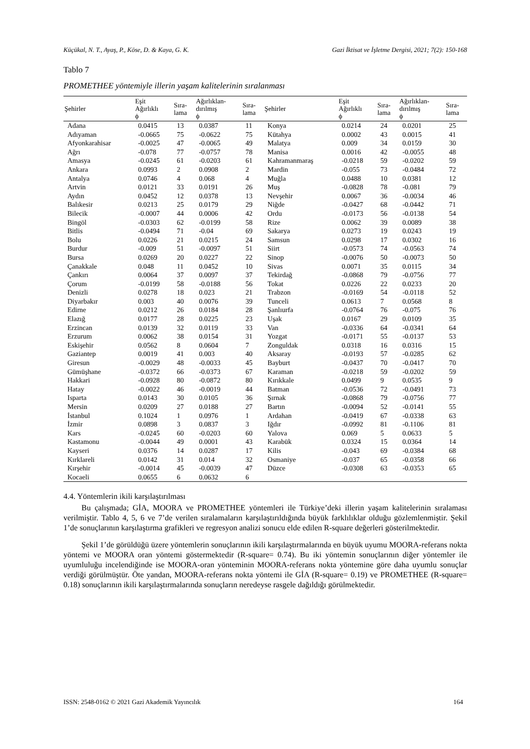Küçükal, N. T., Ayaş, P., Köse, D. & Kaya, G. K. Gazi İktisat ve İşletme Dergisi, 2021; 7(2): 150-168
Tablo 7
PROMETHEE yöntemiyle illerin yaşam kalitelerinin sıralanması
| Şehirler | Eşit Ağırlıklı ϕ | Sıra- lama | Ağırlıklan- dırılmış ϕ | Sıra- lama | Şehirler | Eşit Ağırlıklı ϕ | Sıra- lama | Ağırlıklan- dırılmış ϕ | Sıra- lama |
| --- | --- | --- | --- | --- | --- | --- | --- | --- | --- |
| Adana | 0.0415 | 13 | 0.0387 | 11 | Konya | 0.0214 | 24 | 0.0201 | 25 |
| Adıyaman | -0.0665 | 75 | -0.0622 | 75 | Kütahya | 0.0002 | 43 | 0.0015 | 41 |
| Afyonkarahisar | -0.0025 | 47 | -0.0065 | 49 | Malatya | 0.009 | 34 | 0.0159 | 30 |
| Ağrı | -0.078 | 77 | -0.0757 | 78 | Manisa | 0.0016 | 42 | -0.0055 | 48 |
| Amasya | -0.0245 | 61 | -0.0203 | 61 | Kahramanmaraş | -0.0218 | 59 | -0.0202 | 59 |
| Ankara | 0.0993 | 2 | 0.0908 | 2 | Mardin | -0.055 | 73 | -0.0484 | 72 |
| Antalya | 0.0746 | 4 | 0.068 | 4 | Muğla | 0.0488 | 10 | 0.0381 | 12 |
| Artvin | 0.0121 | 33 | 0.0191 | 26 | Muş | -0.0828 | 78 | -0.081 | 79 |
| Aydın | 0.0452 | 12 | 0.0378 | 13 | Nevşehir | 0.0067 | 36 | -0.0034 | 46 |
| Balıkesir | 0.0213 | 25 | 0.0179 | 29 | Niğde | -0.0427 | 68 | -0.0442 | 71 |
| Bilecik | -0.0007 | 44 | 0.0006 | 42 | Ordu | -0.0173 | 56 | -0.0138 | 54 |
| Bingöl | -0.0303 | 62 | -0.0199 | 58 | Rize | 0.0062 | 39 | 0.0089 | 38 |
| Bitlis | -0.0494 | 71 | -0.04 | 69 | Sakarya | 0.0273 | 19 | 0.0243 | 19 |
| Bolu | 0.0226 | 21 | 0.0215 | 24 | Samsun | 0.0298 | 17 | 0.0302 | 16 |
| Burdur | -0.009 | 51 | -0.0097 | 51 | Siirt | -0.0573 | 74 | -0.0563 | 74 |
| Bursa | 0.0269 | 20 | 0.0227 | 22 | Sinop | -0.0076 | 50 | -0.0073 | 50 |
| Çanakkale | 0.048 | 11 | 0.0452 | 10 | Sivas | 0.0071 | 35 | 0.0115 | 34 |
| Çankırı | 0.0064 | 37 | 0.0097 | 37 | Tekirdağ | -0.0868 | 79 | -0.0756 | 77 |
| Çorum | -0.0199 | 58 | -0.0188 | 56 | Tokat | 0.0226 | 22 | 0.0233 | 20 |
| Denizli | 0.0278 | 18 | 0.023 | 21 | Trabzon | -0.0169 | 54 | -0.0118 | 52 |
| Diyarbakır | 0.003 | 40 | 0.0076 | 39 | Tunceli | 0.0613 | 7 | 0.0568 | 8 |
| Edirne | 0.0212 | 26 | 0.0184 | 28 | Şanlıurfa | -0.0764 | 76 | -0.075 | 76 |
| Elazığ | 0.0177 | 28 | 0.0225 | 23 | Uşak | 0.0167 | 29 | 0.0109 | 35 |
| Erzincan | 0.0139 | 32 | 0.0119 | 33 | Van | -0.0336 | 64 | -0.0341 | 64 |
| Erzurum | 0.0062 | 38 | 0.0154 | 31 | Yozgat | -0.0171 | 55 | -0.0137 | 53 |
| Eskişehir | 0.0562 | 8 | 0.0604 | 7 | Zonguldak | 0.0318 | 16 | 0.0316 | 15 |
| Gaziantep | 0.0019 | 41 | 0.003 | 40 | Aksaray | -0.0193 | 57 | -0.0285 | 62 |
| Giresun | -0.0029 | 48 | -0.0033 | 45 | Bayburt | -0.0437 | 70 | -0.0417 | 70 |
| Gümüşhane | -0.0372 | 66 | -0.0373 | 67 | Karaman | -0.0218 | 59 | -0.0202 | 59 |
| Hakkari | -0.0928 | 80 | -0.0872 | 80 | Kırıkkale | 0.0499 | 9 | 0.0535 | 9 |
| Hatay | -0.0022 | 46 | -0.0019 | 44 | Batman | -0.0536 | 72 | -0.0491 | 73 |
| Isparta | 0.0143 | 30 | 0.0105 | 36 | Şırnak | -0.0868 | 79 | -0.0756 | 77 |
| Mersin | 0.0209 | 27 | 0.0188 | 27 | Bartın | -0.0094 | 52 | -0.0141 | 55 |
| İstanbul | 0.1024 | 1 | 0.0976 | 1 | Ardahan | -0.0419 | 67 | -0.0338 | 63 |
| İzmir | 0.0898 | 3 | 0.0837 | 3 | Iğdır | -0.0992 | 81 | -0.1106 | 81 |
| Kars | -0.0245 | 60 | -0.0203 | 60 | Yalova | 0.069 | 5 | 0.0633 | 5 |
| Kastamonu | -0.0044 | 49 | 0.0001 | 43 | Karabük | 0.0324 | 15 | 0.0364 | 14 |
| Kayseri | 0.0376 | 14 | 0.0287 | 17 | Kilis | -0.043 | 69 | -0.0384 | 68 |
| Kırklareli | 0.0142 | 31 | 0.014 | 32 | Osmaniye | -0.037 | 65 | -0.0358 | 66 |
| Kırşehir | -0.0014 | 45 | -0.0039 | 47 | Düzce | -0.0308 | 63 | -0.0353 | 65 |
| Kocaeli | 0.0655 | 6 | 0.0632 | 6 | | | | | |
4.4. Yöntemlerin ikili karşılaştırılması
Bu çalışmada; GİA, MOORA ve PROMETHEE yöntemleri ile Türkiye’deki illerin yaşam kalitelerinin sıralaması verilmiştir. Tablo 4, 5, 6 ve 7’de verilen sıralamaların karşılaştırıldığında büyük farklılıklar olduğu gözlemlenmiştir. Şekil 1’de sonuçlarının karşılaştırma grafikleri ve regresyon analizi sonucu elde edilen R-square değerleri gösterilmektedir.
Şekil 1’de görüldüğü üzere yöntemlerin sonuçlarının ikili karşılaştırmalarında en büyük uyumu MOORA-referans nokta yöntemi ve MOORA oran yöntemi göstermektedir (R-square= 0.74). Bu iki yöntemin sonuçlarının diğer yöntemler ile uyumluluğu incelendiğinde ise MOORA-oran yönteminin MOORA-referans nokta yöntemine göre daha uyumlu sonuçlar verdiği görülmüştür. Öte yandan, MOORA-referans nokta yöntemi ile GİA (R-square= 0.19) ve PROMETHEE (R-square= 0.18) sonuçlarının ikili karşılaştırmalarında sonuçların neredeyse rasgele dağıldığı görülmektedir.
ISSN: 2548-0162 © 2021 Gazi Akademik Yayıncılık 164